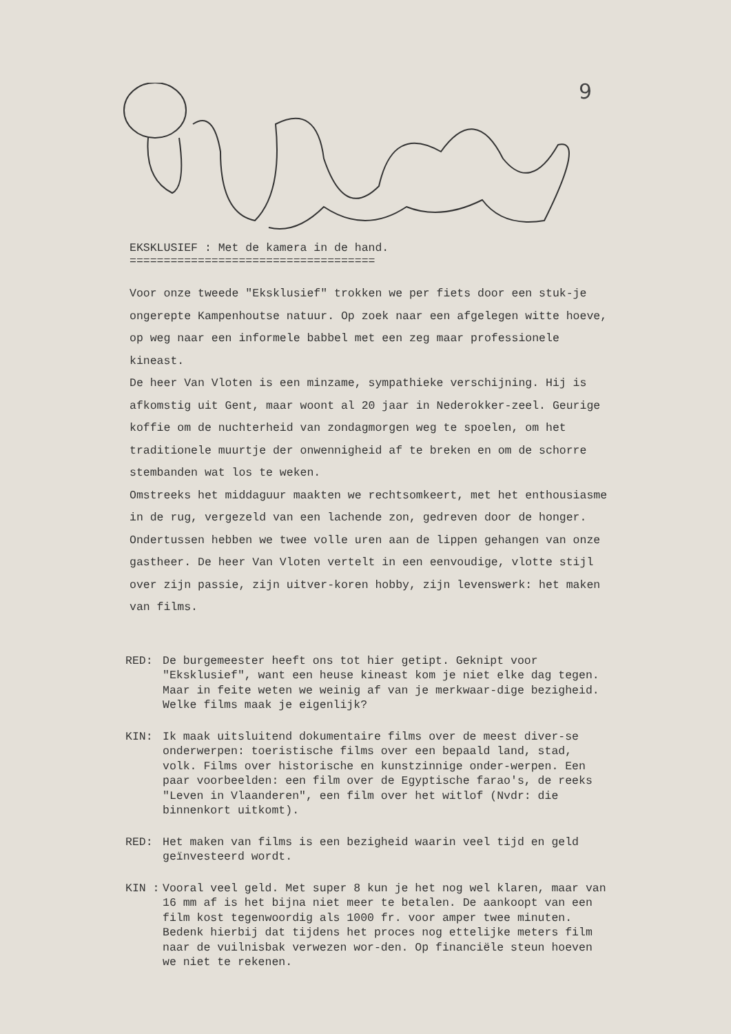9
EKSKLUSIEF : Met de kamera in de hand.
====================================
Voor onze tweede "Eksklusief" trokken we per fiets door een stuk-je ongerepte Kampenhoutse natuur. Op zoek naar een afgelegen witte hoeve, op weg naar een informele babbel met een zeg maar professionele kineast.
De heer Van Vloten is een minzame, sympathieke verschijning. Hij is afkomstig uit Gent, maar woont al 20 jaar in Nederokker-zeel. Geurige koffie om de nuchterheid van zondagmorgen weg te spoelen, om het traditionele muurtje der onwennigheid af te breken en om de schorre stembanden wat los te weken.
Omstreeks het middaguur maakten we rechtsomkeert, met het enthousiasme in de rug, vergezeld van een lachende zon, gedreven door de honger. Ondertussen hebben we twee volle uren aan de lippen gehangen van onze gastheer. De heer Van Vloten vertelt in een eenvoudige, vlotte stijl over zijn passie, zijn uitver-koren hobby, zijn levenswerk: het maken van films.
RED: De burgemeester heeft ons tot hier getipt. Geknipt voor "Eksklusief", want een heuse kineast kom je niet elke dag tegen. Maar in feite weten we weinig af van je merkwaar-dige bezigheid. Welke films maak je eigenlijk?
KIN: Ik maak uitsluitend dokumentaire films over de meest diver-se onderwerpen: toeristische films over een bepaald land, stad, volk. Films over historische en kunstzinnige onder-werpen. Een paar voorbeelden: een film over de Egyptische farao's, de reeks "Leven in Vlaanderen", een film over het witlof (Nvdr: die binnenkort uitkomt).
RED: Het maken van films is een bezigheid waarin veel tijd en geld geïnvesteerd wordt.
KIN : Vooral veel geld. Met super 8 kun je het nog wel klaren, maar van 16 mm af is het bijna niet meer te betalen. De aankoopt van een film kost tegenwoordig als 1000 fr. voor amper twee minuten. Bedenk hierbij dat tijdens het proces nog ettelijke meters film naar de vuilnisbak verwezen wor-den. Op financiële steun hoeven we niet te rekenen.